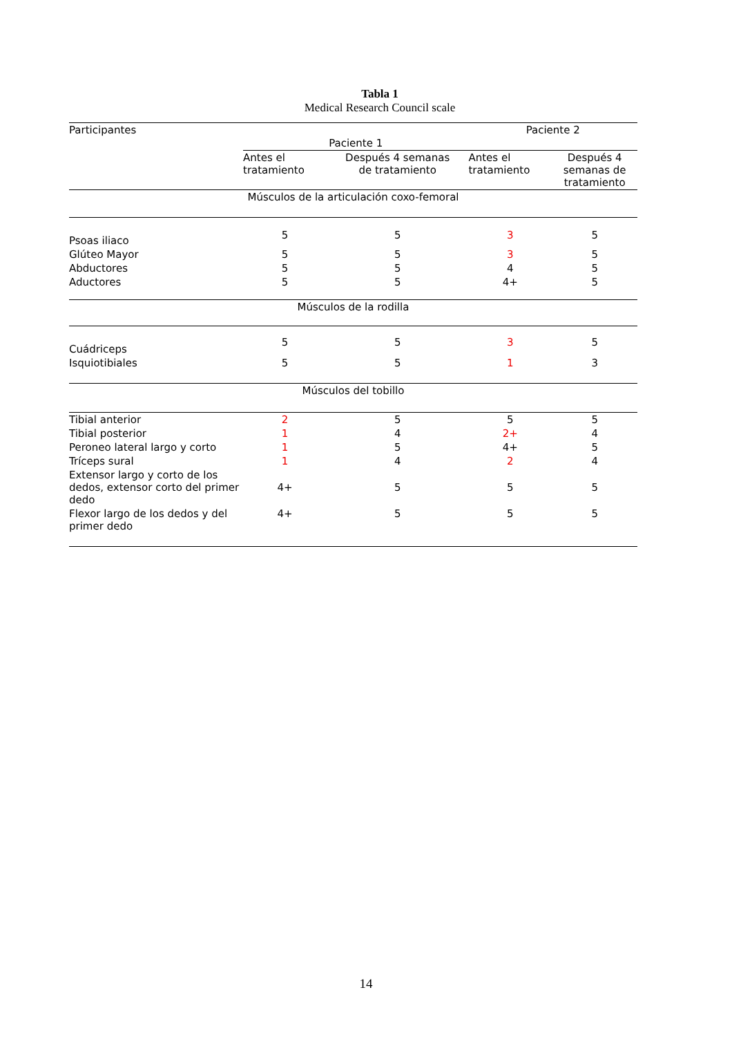Tabla 1
Medical Research Council scale
| Participantes | Paciente 1 | | Paciente 2 | |
| --- | --- | --- | --- | --- |
| | Antes el tratamiento | Después 4 semanas de tratamiento | Antes el tratamiento | Después 4 semanas de tratamiento |
| Músculos de la articulación coxo-femoral | | | | |
| Psoas iliaco | 5 | 5 | 3 | 5 |
| Glúteo Mayor | 5 | 5 | 3 | 5 |
| Abductores | 5 | 5 | 4 | 5 |
| Aductores | 5 | 5 | 4+ | 5 |
| Músculos de la rodilla | | | | |
| Cuádriceps | 5 | 5 | 3 | 5 |
| Isquiotibiales | 5 | 5 | 1 | 3 |
| Músculos del tobillo | | | | |
| Tibial anterior | 2 | 5 | 5 | 5 |
| Tibial posterior | 1 | 4 | 2+ | 4 |
| Peroneo lateral largo y corto | 1 | 5 | 4+ | 5 |
| Tríceps sural | 1 | 4 | 2 | 4 |
| Extensor largo y corto de los dedos, extensor corto del primer dedo | 4+ | 5 | 5 | 5 |
| Flexor largo de los dedos y del primer dedo | 4+ | 5 | 5 | 5 |
14